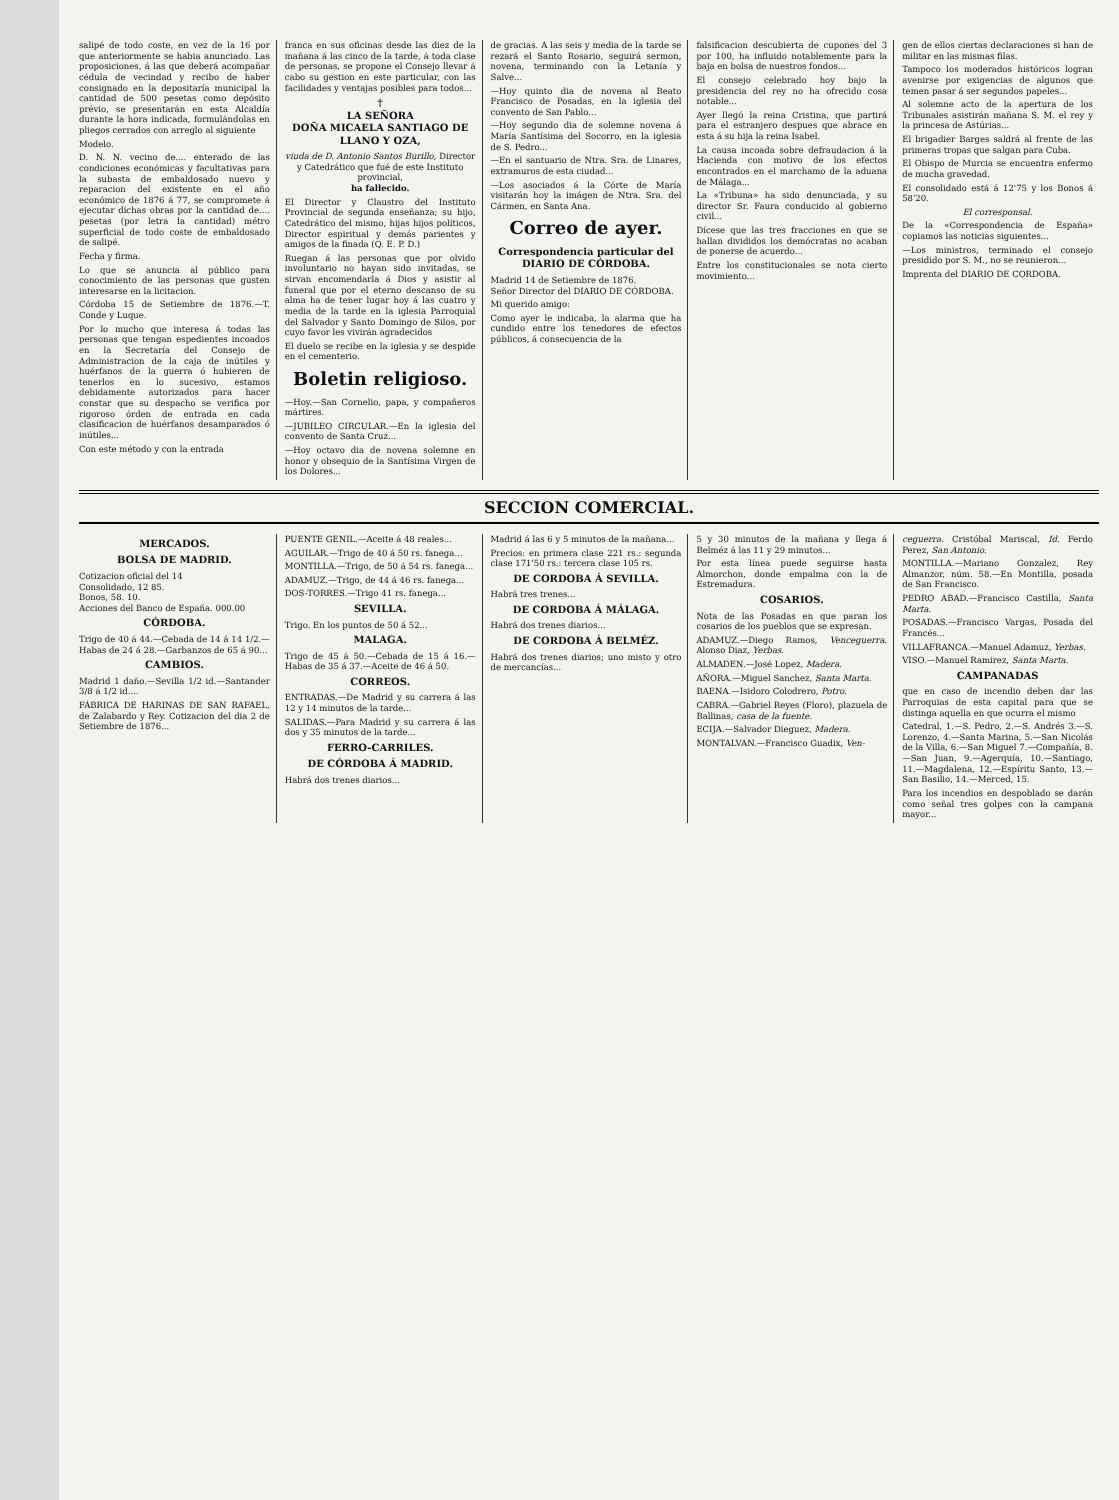salipé de todo coste, en vez de la 16 por que anteriormente se habia anunciado. Las proposiciones, á las que deberá acompañar cédula de vecindad y recibo de haber consignado en la depositaría municipal la cantidad de 500 pesetas como depósito prévio, se presentarán en esta Alcaldía durante la hora indicada, formulándolas en pliegos cerrados con arreglo al siguiente
Modelo.
D. N. N. vecino de.... enterado de las condiciones económicas y facultativas para la subasta de embaldosado nuevo y reparacion del existente en el año económico de 1876 á 77, se compromete á ejecutar dichas obras por la cantidad de.... pesetas (por letra la cantidad) métro superficial de todo coste de embaldosado de salipé.
Fecha y firma.
Lo que se anuncia al público para conocimiento de las personas que gusten interesarse en la licitacion.
Córdoba 15 de Setiembre de 1876.—T. Conde y Luque.
Por lo mucho que interesa á todas las personas que tengan espedientes incoados en la Secretaría del Consejo de Administracion de la caja de inútiles y huérfanos de la guerra ó hubieren de tenerlos en lo sucesivo, estamos debidamente autorizados para hacer constar que su despacho se verifica por rigoroso órden de entrada en cada clasificacion de huérfanos desamparados ó inútiles...
Con este método y con la entrada
franca en sus oficinas desde las diez de la mañana á las cinco de la tarde, á toda clase de personas, se propone el Consejo llevar á cabo su gestion en este particular, con las facilidades y ventajas posibles para todos...
†
LA SEÑORA
DOÑA MICAELA SANTIAGO DE LLANO Y OZA,
viuda de D. Antonio Santos Burillo, Director y Catedrático que fué de este Instituto provincial,
ha fallecido.
El Director y Claustro del Instituto Provincial de segunda enseñanza; su hijo, Catedrático del mismo, hijas hijos políticos, Director espiritual y demás parientes y amigos de la finada (Q. E. P. D.)
Ruegan á las personas que por olvido involuntario no hayan sido invitadas, se sirvan encomendarla á Dios y asistir al funeral que por el eterno descanso de su alma ha de tener lugar hoy á las cuatro y media de la tarde en la iglesia Parroquial del Salvador y Santo Domingo de Silos, por cuyo favor les vivirán agradecidos
El duelo se recibe en la iglesia y se despide en el cementerio.
Boletin religioso.
—Hoy.—San Cornelio, papa, y compañeros mártires.
—JUBILEO CIRCULAR.—En la iglesia del convento de Santa Cruz...
—Hoy octavo dia de novena solemne en honor y obsequio de la Santísima Virgen de los Dolores...
de gracias. A las seis y media de la tarde se rezará el Santo Rosario, seguirá sermon, novena, terminando con la Letanía y Salve...
—Hoy quinto dia de novena al Beato Francisco de Posadas, en la iglesia del convento de San Pablo...
—Hoy segundo dia de solemne novena á María Santísima del Socorro, en la iglesia de S. Pedro...
—En el santuario de Ntra. Sra. de Linares, extramuros de esta ciudad...
—Los asociados á la Córte de María visitarán hoy la imágen de Ntra. Sra. del Cármen, en Santa Ana.
Correo de ayer.
Correspondencia particular del DIARIO DE CÓRDOBA.
Madrid 14 de Setiembre de 1876.
Señor Director del DIARIO DE CÓRDOBA.
Mi querido amigo:
Como ayer le indicaba, la alarma que ha cundido entre los tenedores de efectos públicos, á consecuencia de la
falsificacion descubierta de cupones del 3 por 100, ha influido notablemente para la baja en bolsa de nuestros fondos...
El consejo celebrado hoy bajo la presidencia del rey no ha ofrecido cosa notable...
Ayer llegó la reina Cristina, que partirá para el estranjero despues que abrace en esta á su hija la reina Isabel.
La causa incoada sobre defraudacion á la Hacienda con motivo de los efectos encontrados en el marchamo de la aduana de Málaga...
La «Tribuna» ha sido denunciada, y su director Sr. Faura conducido al gobierno civil...
Dícese que las tres fracciones en que se hallan divididos los demócratas no acaban de ponerse de acuerdo...
Entre los constitucionales se nota cierto movimiento...
gen de ellos ciertas declaraciones si han de militar en las mismas filas.
Tampoco los moderados históricos logran avenirse por exigencias de algunos que temen pasar á ser segundos papeles...
Al solemne acto de la apertura de los Tribunales asistirán mañana S. M. el rey y la princesa de Astúrias...
El brigadier Barges saldrá al frente de las primeras tropas que salgan para Cuba.
El Obispo de Murcia se encuentra enfermo de mucha gravedad.
El consolidado está á 12'75 y los Bonos á 58'20.
El corresponsal.
De la «Correspondencia de España» copiamos las noticias siguientes...
—Los ministros, terminado el consejo presidido por S. M., no se reunieron...
Imprenta del DIARIO DE CORDOBA.
SECCION COMERCIAL.
MERCADOS.
BOLSA DE MADRID.
Cotizacion oficial del 14
Consolidado, 12 85.
Bonos, 58. 10.
Acciones del Banco de España. 000.00
CÓRDOBA.
Trigo de 40 á 44.—Cebada de 14 á 14 1/2.—Habas de 24 á 28.—Garbanzos de 65 á 90...
CAMBIOS.
Madrid 1 daño.—Sevilla 1/2 id.—Santander 3/8 á 1/2 id....
FÁBRICA DE HARINAS DE SAN RAFAEL, de Zalabardo y Rey. Cotizacion del dia 2 de Setiembre de 1876...
PUENTE GENIL.—Aceite á 48 reales...
AGUILAR.—Trigo de 40 á 50 rs. fanega...
MONTILLA.—Trigo, de 50 á 54 rs. fanega...
ADAMUZ.—Trigo, de 44 á 46 rs. fanega...
DOS-TORRES.—Trigo 41 rs. fanega...
SEVILLA.
Trigo. En los puntos de 50 á 52...
MALAGA.
Trigo de 45 á 50.—Cebada de 15 á 16.—Habas de 35 á 37.—Aceite de 46 á 50.
CORREOS.
ENTRADAS.—De Madrid y su carrera á las 12 y 14 minutos de la tarde...
SALIDAS.—Para Madrid y su carrera á las dos y 35 minutos de la tarde...
FERRO-CARRILES.
DE CÓRDOBA Á MADRID.
Habrá dos trenes diarios...
Madrid á las 6 y 5 minutos de la mañana...
Precios: en primera clase 221 rs.: segunda clase 171'50 rs.: tercera clase 105 rs.
DE CORDOBA Á SEVILLA.
Habrá tres trenes...
DE CORDOBA Á MÁLAGA.
Habrá dos trenes diarios...
DE CORDOBA Á BELMÉZ.
Habrá dos trenes diarios; uno misto y otro de mercancías...
5 y 30 minutos de la mañana y llega á Belméz á las 11 y 29 minutos...
Por esta línea puede seguirse hasta Almorchon, donde empalma con la de Estremadura.
COSARIOS.
Nota de las Posadas en que paran los cosarios de los pueblos que se expresan.
ADAMUZ.—Diego Ramos, Venceguerra. Alonso Diaz, Yerbas.
ALMADEN.—José Lopez, Madera.
AÑORA.—Miguel Sanchez, Santa Marta.
BAENA.—Isidoro Colodrero, Potro.
CABRA.—Gabriel Reyes (Floro), plazuela de Ballinas, casa de la fuente.
ECIJA.—Salvador Dieguez, Madera.
MONTALVAN.—Francisco Guadix, Ven-
ceguerra. Cristóbal Mariscal, Id. Ferdo Perez, San Antonio.
MONTILLA.—Mariano Gonzalez, Rey Almanzor, núm. 58.—En Montilla, posada de San Francisco.
PEDRO ABAD.—Francisco Castilla, Santa Marta.
POSADAS.—Francisco Vargas, Posada del Francés...
VILLAFRANCA.—Manuel Adamuz, Yerbas.
VISO.—Manuel Ramirez, Santa Marta.
CAMPANADAS
que en caso de incendio deben dar las Parroquias de esta capital para que se distinga aquella en que ocurra el mismo
Catedral, 1.—S. Pedro, 2.—S. Andrés 3.—S. Lorenzo, 4.—Santa Marina, 5.—San Nicolás de la Villa, 6.—San Miguel 7.—Compañía, 8.—San Juan, 9.—Agerquía, 10.—Santiago, 11.—Magdalena, 12.—Espíritu Santo, 13.—San Basilio, 14.—Merced, 15.
Para los incendios en despoblado se darán como señal tres golpes con la campana mayor...